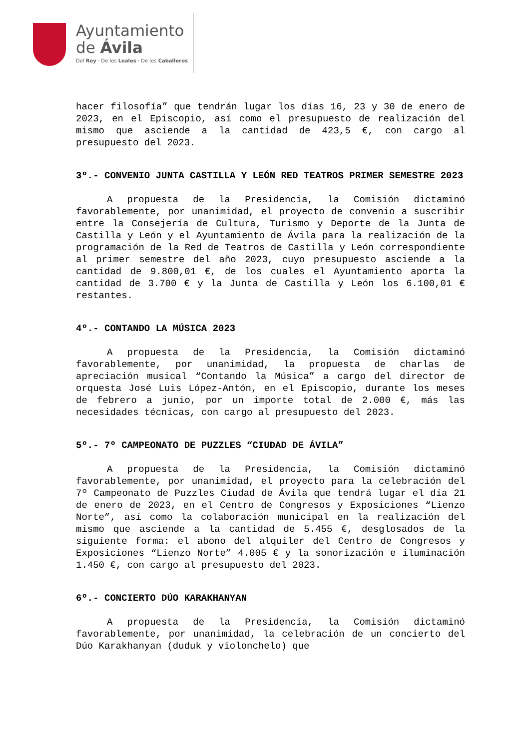Ayuntamiento
de Ávila
Del Rey · De los Leales · De los Caballeros
hacer filosofía” que tendrán lugar los días 16, 23 y 30 de enero de 2023, en el Episcopio, así como el presupuesto de realización del mismo que asciende a la cantidad de 423,5 €, con cargo al presupuesto del 2023.
3º.- CONVENIO JUNTA CASTILLA Y LEÓN RED TEATROS PRIMER SEMESTRE 2023
A propuesta de la Presidencia, la Comisión dictaminó favorablemente, por unanimidad, el proyecto de convenio a suscribir entre la Consejería de Cultura, Turismo y Deporte de la Junta de Castilla y León y el Ayuntamiento de Ávila para la realización de la programación de la Red de Teatros de Castilla y León correspondiente al primer semestre del año 2023, cuyo presupuesto asciende a la cantidad de 9.800,01 €, de los cuales el Ayuntamiento aporta la cantidad de 3.700 € y la Junta de Castilla y León los 6.100,01 € restantes.
4º.- CONTANDO LA MÚSICA 2023
A propuesta de la Presidencia, la Comisión dictaminó favorablemente, por unanimidad, la propuesta de charlas de apreciación musical “Contando la Música” a cargo del director de orquesta José Luis López-Antón, en el Episcopio, durante los meses de febrero a junio, por un importe total de 2.000 €, más las necesidades técnicas, con cargo al presupuesto del 2023.
5º.- 7º CAMPEONATO DE PUZZLES “CIUDAD DE ÁVILA”
A propuesta de la Presidencia, la Comisión dictaminó favorablemente, por unanimidad, el proyecto para la celebración del 7º Campeonato de Puzzles Ciudad de Ávila que tendrá lugar el día 21 de enero de 2023, en el Centro de Congresos y Exposiciones “Lienzo Norte”, así como la colaboración municipal en la realización del mismo que asciende a la cantidad de 5.455 €, desglosados de la siguiente forma: el abono del alquiler del Centro de Congresos y Exposiciones “Lienzo Norte” 4.005 € y la sonorización e iluminación 1.450 €, con cargo al presupuesto del 2023.
6º.- CONCIERTO DÚO KARAKHANYAN
A propuesta de la Presidencia, la Comisión dictaminó favorablemente, por unanimidad, la celebración de un concierto del Dúo Karakhanyan (duduk y violonchelo) que